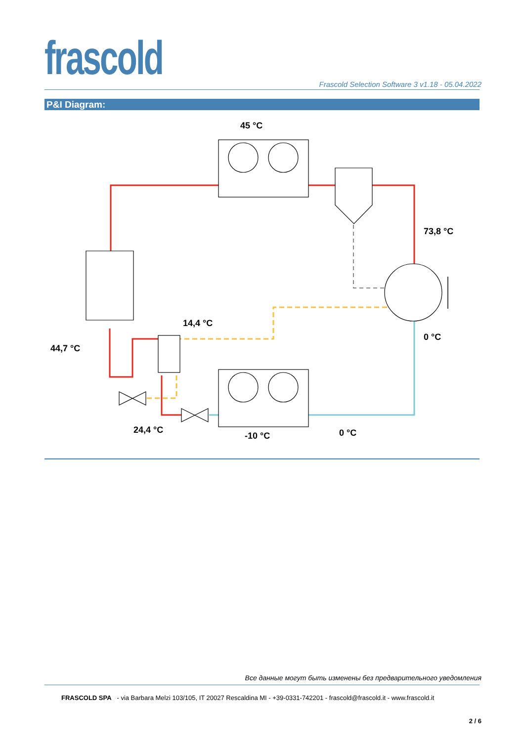frascold
Frascold Selection Software 3 v1.18 - 05.04.2022
P&I Diagram:
45 °C
73,8 °C
14,4 °C
0 °C
44,7 °C
24,4 °C
-10 °C 0 °C
Все данные могут быть изменены без предварительного уведомления
FRASCOLD SPA - via Barbara Melzi 103/105, IT 20027 Rescaldina MI - +39-0331-742201 - frascold@frascold.it - www.frascold.it
2 / 6